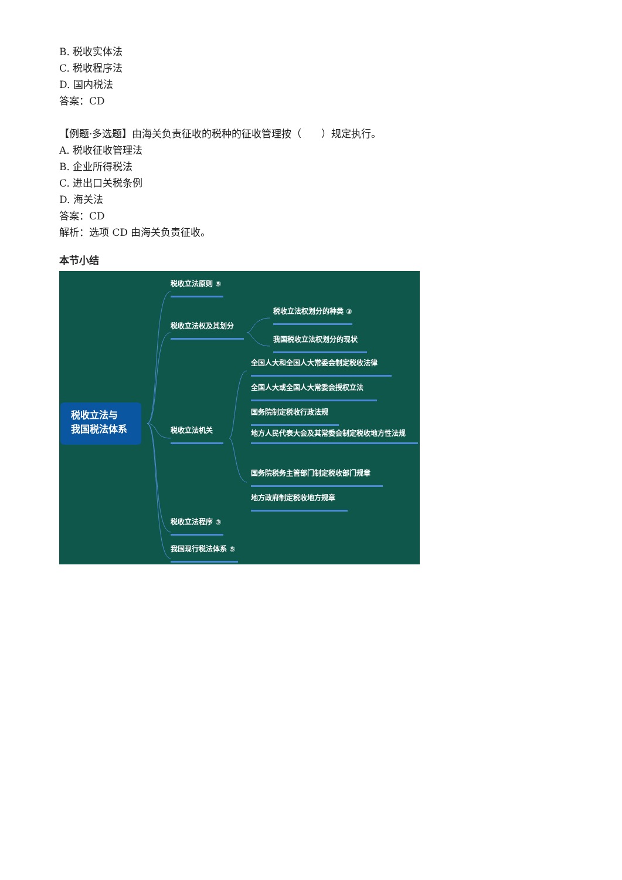B. 税收实体法
C. 税收程序法
D. 国内税法
答案：CD
【例题·多选题】由海关负责征收的税种的征收管理按（　　）规定执行。
A. 税收征收管理法
B. 企业所得税法
C. 进出口关税条例
D. 海关法
答案：CD
解析：选项 CD 由海关负责征收。
本节小结
税收立法与
我国税法体系
税收立法原则 ⑤
税收立法权及其划分
税收立法权划分的种类 ③
我国税收立法权划分的现状
税收立法机关
全国人大和全国人大常委会制定税收法律
全国人大或全国人大常委会授权立法
国务院制定税收行政法规
地方人民代表大会及其常委会制定税收地方性法规
国务院税务主管部门制定税收部门规章
地方政府制定税收地方规章
税收立法程序 ③
我国现行税法体系 ⑤